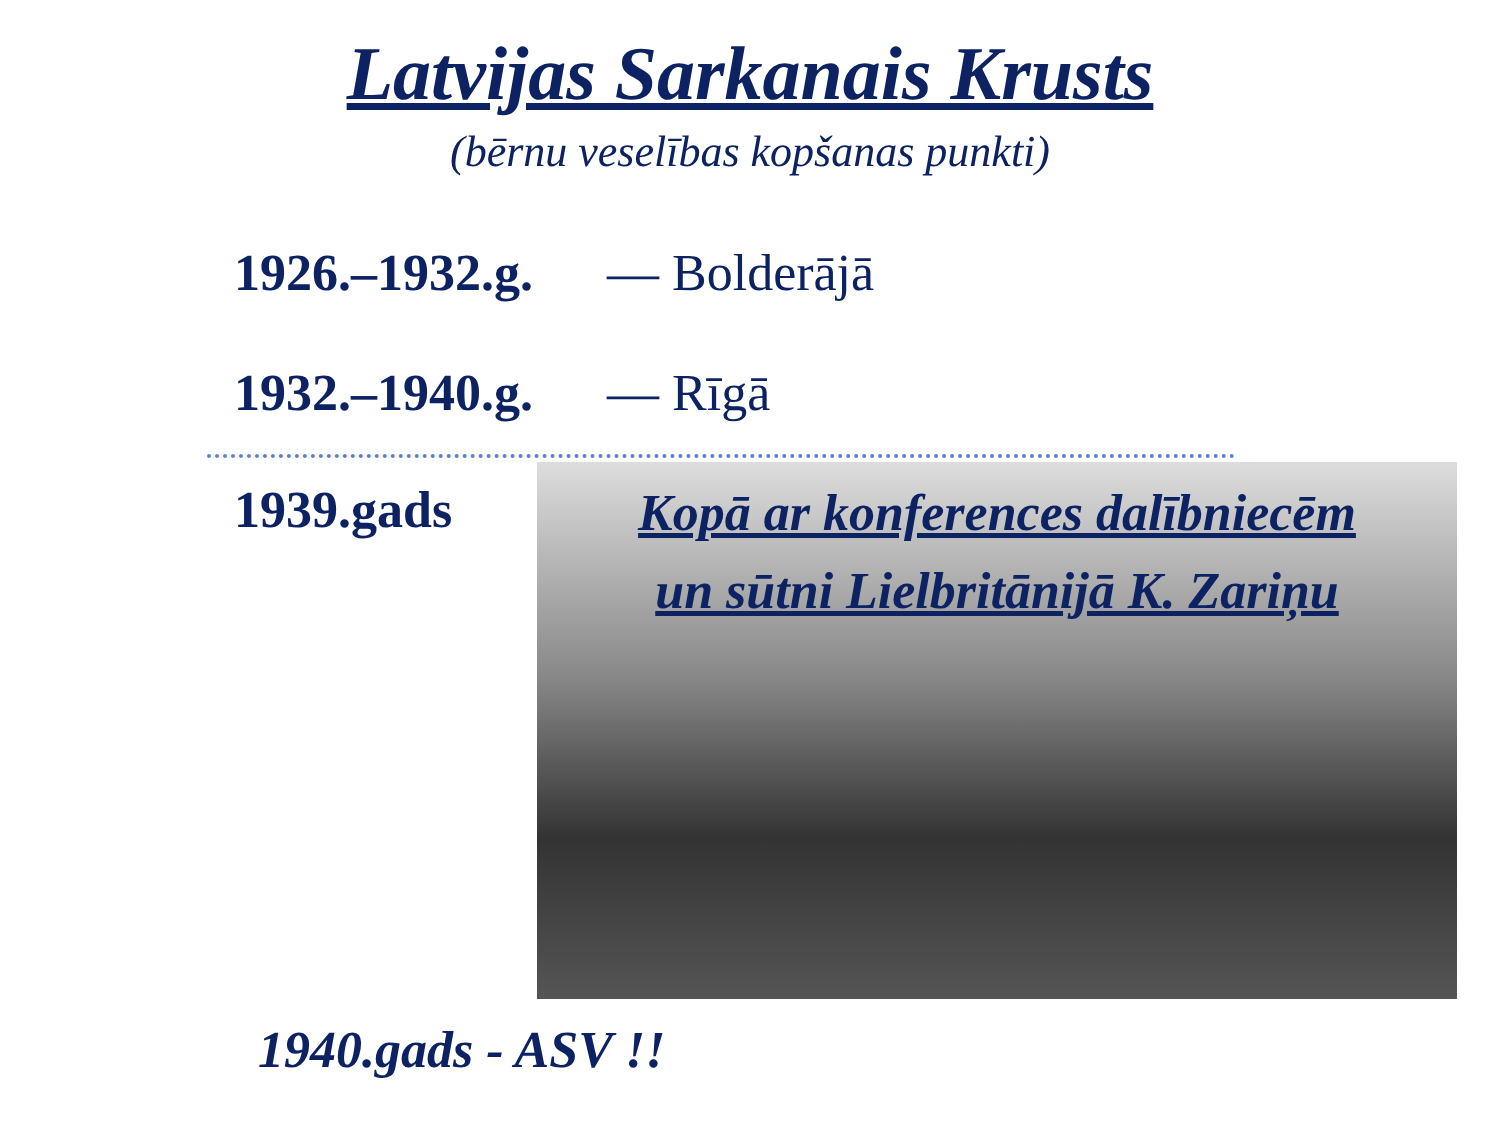Latvijas Sarkanais Krusts
(bērnu veselības kopšanas punkti)
1926.–1932.g. — Bolderājā
1932.–1940.g. — Rīgā
1939.gads
Kopā ar konferences dalībniecēm
un sūtni Lielbritānijā K. Zariņu
1940.gads - ASV !!